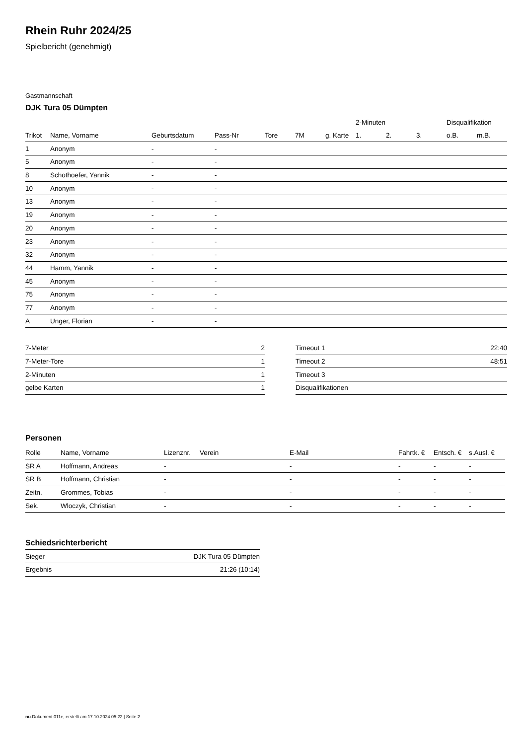Rhein Ruhr 2024/25
Spielbericht (genehmigt)
Gastmannschaft
DJK Tura 05 Dümpten
| | | | | | | | 2-Minuten | | | Disqualifikation | |
| --- | --- | --- | --- | --- | --- | --- | --- | --- | --- | --- | --- |
| Trikot | Name, Vorname | Geburtsdatum | Pass-Nr | Tore | 7M | g. Karte | 1. | 2. | 3. | o.B. | m.B. |
| 1 | Anonym | - | - | | | | | | | | |
| 5 | Anonym | - | - | | | | | | | | |
| 8 | Schothoefer, Yannik | - | - | | | | | | | | |
| 10 | Anonym | - | - | | | | | | | | |
| 13 | Anonym | - | - | | | | | | | | |
| 19 | Anonym | - | - | | | | | | | | |
| 20 | Anonym | - | - | | | | | | | | |
| 23 | Anonym | - | - | | | | | | | | |
| 32 | Anonym | - | - | | | | | | | | |
| 44 | Hamm, Yannik | - | - | | | | | | | | |
| 45 | Anonym | - | - | | | | | | | | |
| 75 | Anonym | - | - | | | | | | | | |
| 77 | Anonym | - | - | | | | | | | | |
| A | Unger, Florian | - | - | | | | | | | | |
| 7-Meter | 2 |
| 7-Meter-Tore | 1 |
| 2-Minuten | 1 |
| gelbe Karten | 1 |
| Timeout 1 | 22:40 |
| Timeout 2 | 48:51 |
| Timeout 3 | |
| Disqualifikationen | |
Personen
| Rolle | Name, Vorname | Lizenznr. | Verein | E-Mail | Fahrtk. € | Entsch. € | s.Ausl. € |
| --- | --- | --- | --- | --- | --- | --- | --- |
| SR A | Hoffmann, Andreas | - | | - | - | - | - |
| SR B | Hoffmann, Christian | - | | - | - | - | - |
| Zeitn. | Grommes, Tobias | - | | - | - | - | - |
| Sek. | Wloczyk, Christian | - | | - | - | - | - |
Schiedsrichterbericht
| Sieger | DJK Tura 05 Dümpten |
| Ergebnis | 21:26 (10:14) |
nu.Dokument 011e, erstellt am 17.10.2024 05:22 | Seite 2